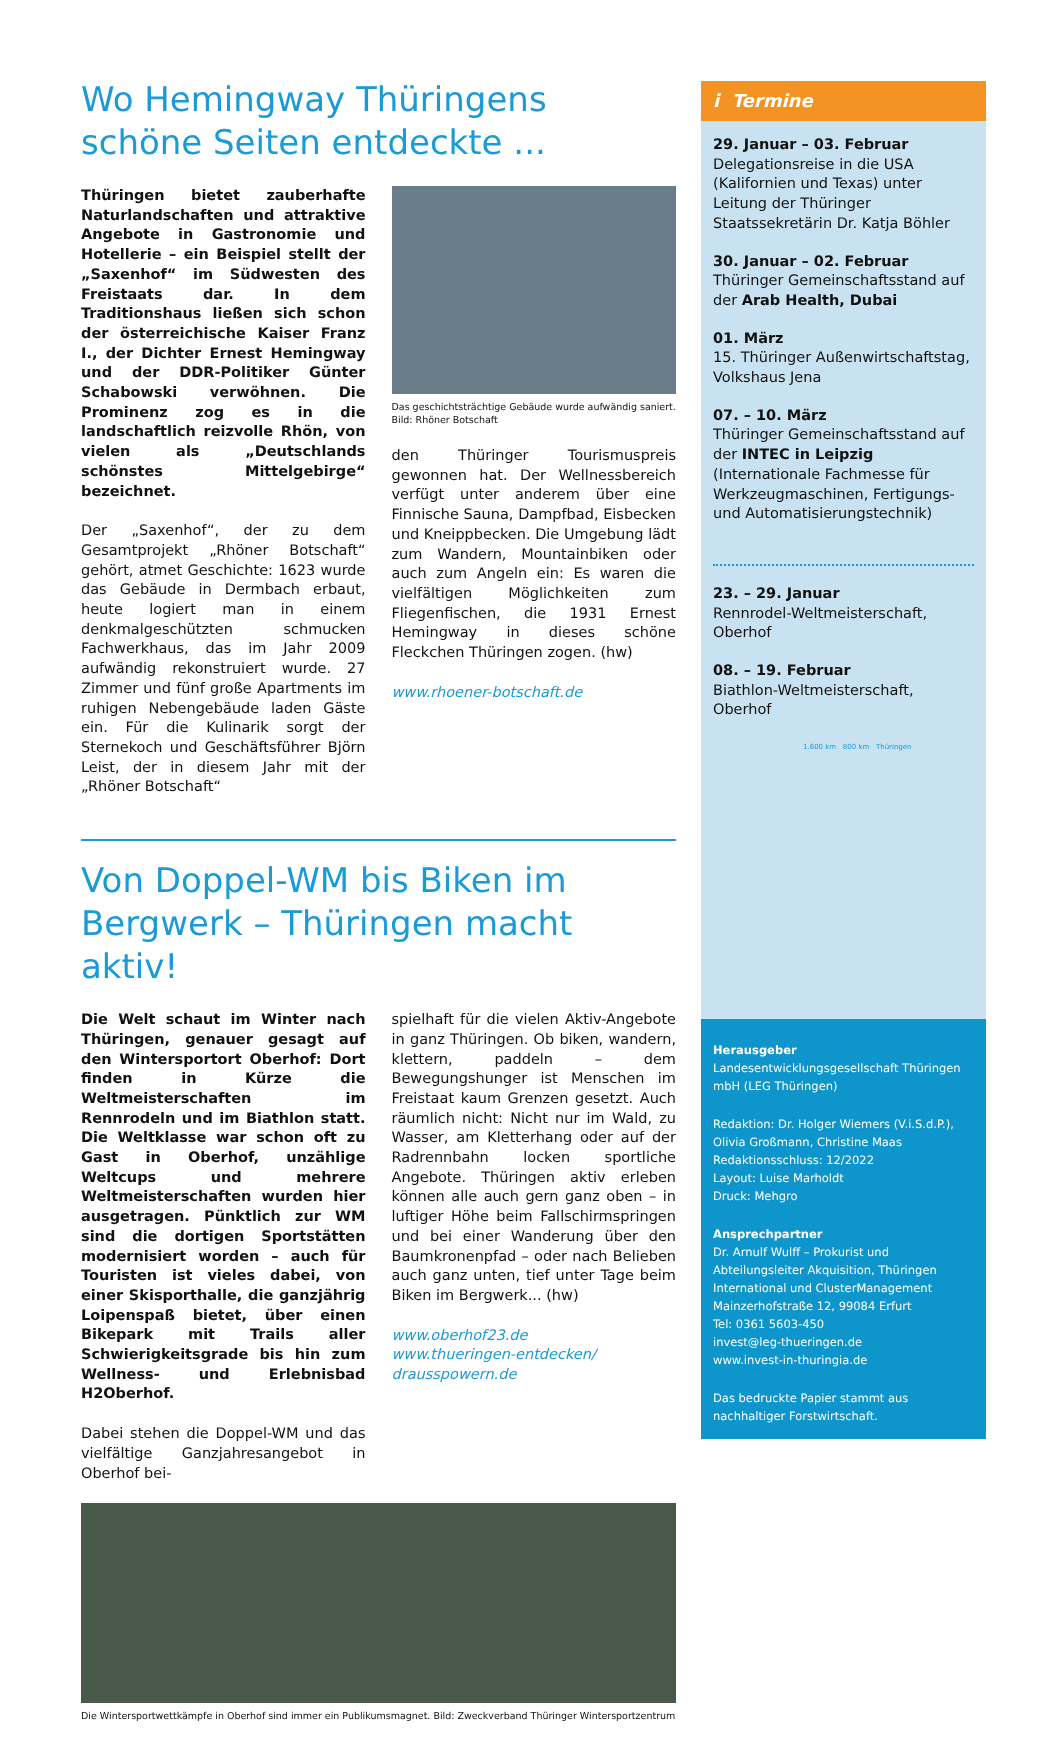Wo Hemingway Thüringens schöne Seiten entdeckte ...
Thüringen bietet zauberhafte Naturlandschaften und attraktive Angebote in Gastronomie und Hotellerie – ein Beispiel stellt der „Saxenhof“ im Südwesten des Freistaats dar. In dem Traditionshaus ließen sich schon der österreichische Kaiser Franz I., der Dichter Ernest Hemingway und der DDR-Politiker Günter Schabowski verwöhnen. Die Prominenz zog es in die landschaftlich reizvolle Rhön, von vielen als „Deutschlands schönstes Mittelgebirge“ bezeichnet.
Der „Saxenhof“, der zu dem Gesamtprojekt „Rhöner Botschaft“ gehört, atmet Geschichte: 1623 wurde das Gebäude in Dermbach erbaut, heute logiert man in einem denkmalgeschützten schmucken Fachwerkhaus, das im Jahr 2009 aufwändig rekonstruiert wurde. 27 Zimmer und fünf große Apartments im ruhigen Nebengebäude laden Gäste ein. Für die Kulinarik sorgt der Sternekoch und Geschäftsführer Björn Leist, der in diesem Jahr mit der „Rhöner Botschaft“
Das geschichtsträchtige Gebäude wurde aufwändig saniert.
Bild: Rhöner Botschaft
den Thüringer Tourismuspreis gewonnen hat. Der Wellnessbereich verfügt unter anderem über eine Finnische Sauna, Dampfbad, Eisbecken und Kneippbecken. Die Umgebung lädt zum Wandern, Mountainbiken oder auch zum Angeln ein: Es waren die vielfältigen Möglichkeiten zum Fliegenfischen, die 1931 Ernest Hemingway in dieses schöne Fleckchen Thüringen zogen. (hw)
www.rhoener-botschaft.de
Von Doppel-WM bis Biken im Bergwerk – Thüringen macht aktiv!
Die Welt schaut im Winter nach Thüringen, genauer gesagt auf den Wintersportort Oberhof: Dort finden in Kürze die Weltmeisterschaften im Rennrodeln und im Biathlon statt. Die Weltklasse war schon oft zu Gast in Oberhof, unzählige Weltcups und mehrere Weltmeisterschaften wurden hier ausgetragen. Pünktlich zur WM sind die dortigen Sportstätten modernisiert worden – auch für Touristen ist vieles dabei, von einer Skisporthalle, die ganzjährig Loipenspaß bietet, über einen Bikepark mit Trails aller Schwierigkeitsgrade bis hin zum Wellness- und Erlebnisbad H2Oberhof.
Dabei stehen die Doppel-WM und das vielfältige Ganzjahresangebot in Oberhof bei-
spielhaft für die vielen Aktiv-Angebote in ganz Thüringen. Ob biken, wandern, klettern, paddeln – dem Bewegungshunger ist Menschen im Freistaat kaum Grenzen gesetzt. Auch räumlich nicht: Nicht nur im Wald, zu Wasser, am Kletterhang oder auf der Radrennbahn locken sportliche Angebote. Thüringen aktiv erleben können alle auch gern ganz oben – in luftiger Höhe beim Fallschirmspringen und bei einer Wanderung über den Baumkronenpfad – oder nach Belieben auch ganz unten, tief unter Tage beim Biken im Bergwerk... (hw)
www.oberhof23.de
www.thueringen-entdecken/
drausspowern.de
Die Wintersportwettkämpfe in Oberhof sind immer ein Publikumsmagnet. Bild: Zweckverband Thüringer Wintersportzentrum
i Termine
29. Januar – 03. Februar
Delegationsreise in die USA (Kalifornien und Texas) unter Leitung der Thüringer Staatssekretärin Dr. Katja Böhler
30. Januar – 02. Februar
Thüringer Gemeinschaftsstand auf der Arab Health, Dubai
01. März
15. Thüringer Außenwirtschaftstag, Volkshaus Jena
07. – 10. März
Thüringer Gemeinschaftsstand auf der INTEC in Leipzig (Internationale Fachmesse für Werkzeugmaschinen, Fertigungs- und Automatisierungstechnik)
23. – 29. Januar
Rennrodel-Weltmeisterschaft, Oberhof
08. – 19. Februar
Biathlon-Weltmeisterschaft, Oberhof
1.600 km 800 km Thüringen
Herausgeber
Landesentwicklungsgesellschaft Thüringen mbH (LEG Thüringen)
Redaktion: Dr. Holger Wiemers (V.i.S.d.P.), Olivia Großmann, Christine Maas
Redaktionsschluss: 12/2022
Layout: Luise Marholdt
Druck: Mehgro
Ansprechpartner
Dr. Arnulf Wulff – Prokurist und Abteilungsleiter Akquisition, Thüringen International und ClusterManagement
Mainzerhofstraße 12, 99084 Erfurt
Tel: 0361 5603-450
invest@leg-thueringen.de
www.invest-in-thuringia.de
Das bedruckte Papier stammt aus nachhaltiger Forstwirtschaft.